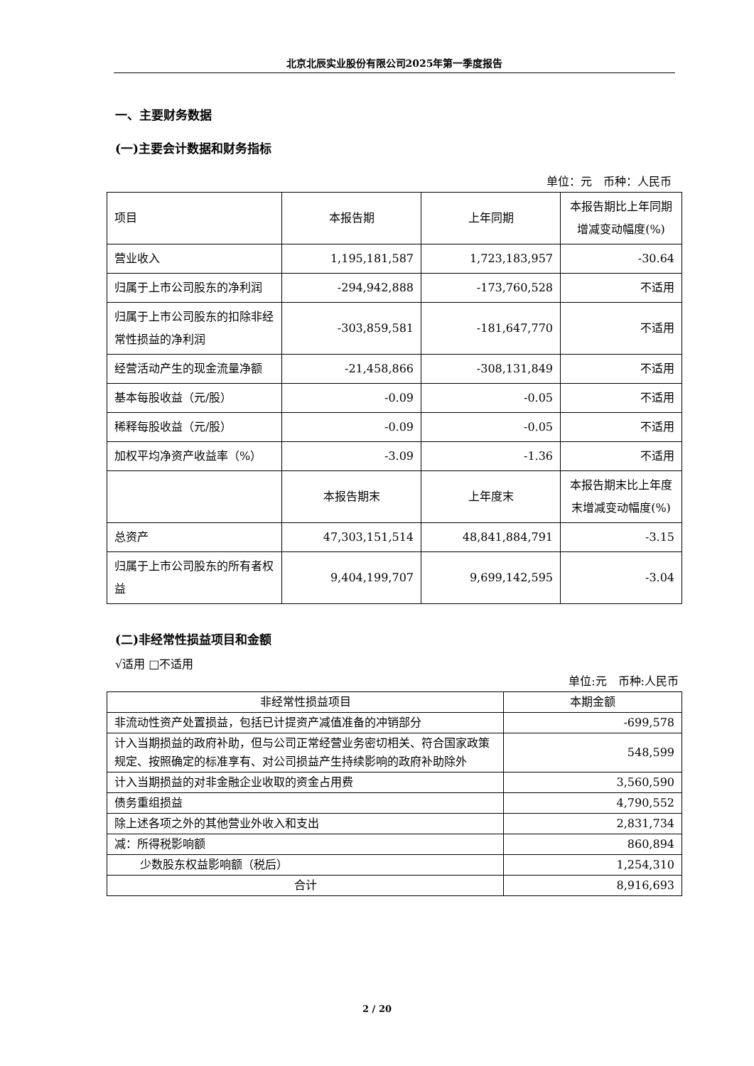北京北辰实业股份有限公司2025年第一季度报告
一、主要财务数据
(一)主要会计数据和财务指标
单位：元　币种：人民币
| 项目 | 本报告期 | 上年同期 | 本报告期比上年同期增减变动幅度(%) |
| --- | --- | --- | --- |
| 营业收入 | 1,195,181,587 | 1,723,183,957 | -30.64 |
| 归属于上市公司股东的净利润 | -294,942,888 | -173,760,528 | 不适用 |
| 归属于上市公司股东的扣除非经常性损益的净利润 | -303,859,581 | -181,647,770 | 不适用 |
| 经营活动产生的现金流量净额 | -21,458,866 | -308,131,849 | 不适用 |
| 基本每股收益（元/股） | -0.09 | -0.05 | 不适用 |
| 稀释每股收益（元/股） | -0.09 | -0.05 | 不适用 |
| 加权平均净资产收益率（%） | -3.09 | -1.36 | 不适用 |
| | 本报告期末 | 上年度末 | 本报告期末比上年度末增减变动幅度(%) |
| 总资产 | 47,303,151,514 | 48,841,884,791 | -3.15 |
| 归属于上市公司股东的所有者权益 | 9,404,199,707 | 9,699,142,595 | -3.04 |
(二)非经常性损益项目和金额
√适用 □不适用
单位:元　币种:人民币
| 非经常性损益项目 | 本期金额 |
| --- | --- |
| 非流动性资产处置损益，包括已计提资产减值准备的冲销部分 | -699,578 |
| 计入当期损益的政府补助，但与公司正常经营业务密切相关、符合国家政策规定、按照确定的标准享有、对公司损益产生持续影响的政府补助除外 | 548,599 |
| 计入当期损益的对非金融企业收取的资金占用费 | 3,560,590 |
| 债务重组损益 | 4,790,552 |
| 除上述各项之外的其他营业外收入和支出 | 2,831,734 |
| 减：所得税影响额 | 860,894 |
| 少数股东权益影响额（税后） | 1,254,310 |
| 合计 | 8,916,693 |
2 / 20